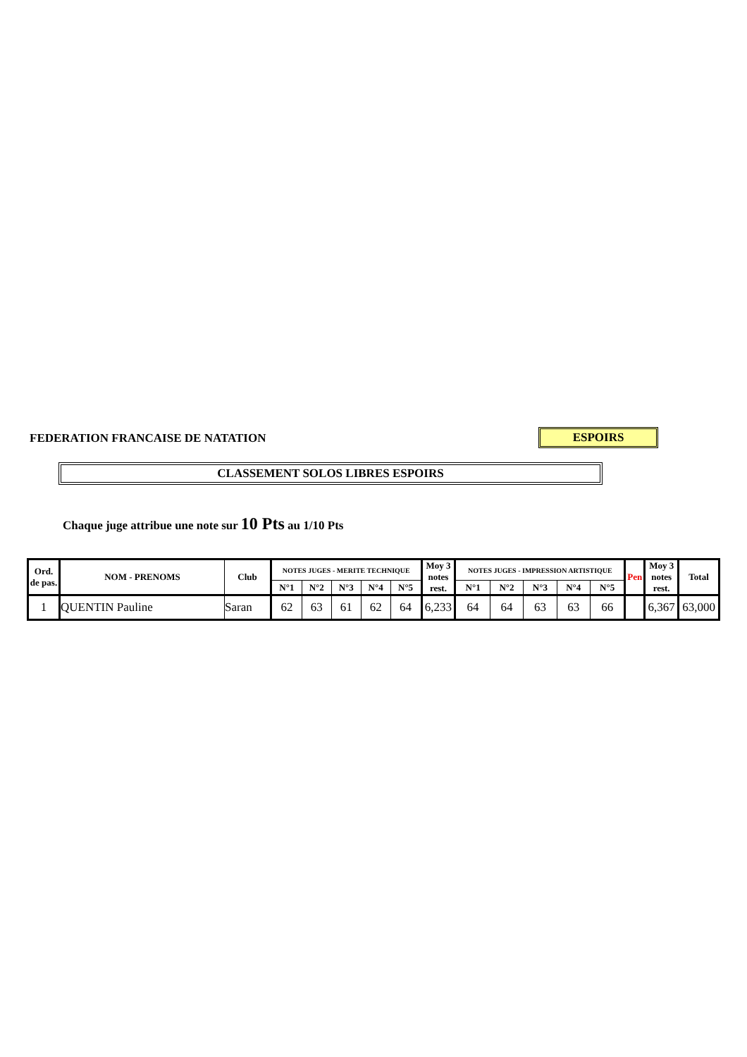FEDERATION FRANCAISE DE NATATION
ESPOIRS
CLASSEMENT SOLOS LIBRES ESPOIRS
Chaque juge attribue une note sur 10 Pts au 1/10 Pts
| Ord. de pas. | NOM - PRENOMS | Club | NOTES JUGES - MERITE TECHNIQUE | | | | | Moy 3 notes rest. | NOTES JUGES - IMPRESSION ARTISTIQUE | | | | | Pen | Moy 3 notes rest. | Total |
| --- | --- | --- | --- | --- | --- | --- | --- | --- | --- | --- | --- | --- | --- | --- | --- | --- |
| | | | N°1 | N°2 | N°3 | N°4 | N°5 | | N°1 | N°2 | N°3 | N°4 | N°5 | | | |
| 1 | QUENTIN Pauline | Saran | 62 | 63 | 61 | 62 | 64 | 6,233 | 64 | 64 | 63 | 63 | 66 | | 6,367 | 63,000 |